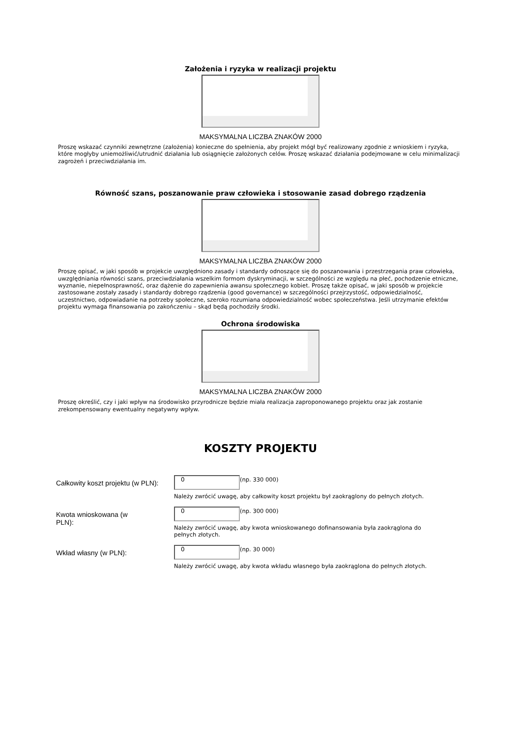Założenia i ryzyka w realizacji projektu
MAKSYMALNA LICZBA ZNAKÓW 2000
Proszę wskazać czynniki zewnętrzne (założenia) konieczne do spełnienia, aby projekt mógł być realizowany zgodnie z wnioskiem i ryzyka, które mogłyby uniemożliwić/utrudnić działania lub osiągnięcie założonych celów. Proszę wskazać działania podejmowane w celu minimalizacji zagrożeń i przeciwdziałania im.
Równość szans, poszanowanie praw człowieka i stosowanie zasad dobrego rządzenia
MAKSYMALNA LICZBA ZNAKÓW 2000
Proszę opisać, w jaki sposób w projekcie uwzględniono zasady i standardy odnoszące się do poszanowania i przestrzegania praw człowieka, uwzględniania równości szans, przeciwdziałania wszelkim formom dyskryminacji, w szczególności ze względu na płeć, pochodzenie etniczne, wyznanie, niepełnosprawność, oraz dążenie do zapewnienia awansu społecznego kobiet. Proszę także opisać, w jaki sposób w projekcie zastosowane zostały zasady i standardy dobrego rządzenia (good governance) w szczególności przejrzystość, odpowiedzialność, uczestnictwo, odpowiadanie na potrzeby społeczne, szeroko rozumiana odpowiedzialność wobec społeczeństwa. Jeśli utrzymanie efektów projektu wymaga finansowania po zakończeniu – skąd będą pochodziły środki.
Ochrona środowiska
MAKSYMALNA LICZBA ZNAKÓW 2000
Proszę określić, czy i jaki wpływ na środowisko przyrodnicze będzie miała realizacja zaproponowanego projektu oraz jak zostanie zrekompensowany ewentualny negatywny wpływ.
KOSZTY PROJEKTU
Całkowity koszt projektu (w PLN):
0 (np. 330 000)
Należy zwrócić uwagę, aby całkowity koszt projektu był zaokrąglony do pełnych złotych.
Kwota wnioskowana (w PLN):
0 (np. 300 000)
Należy zwrócić uwagę, aby kwota wnioskowanego dofinansowania była zaokrąglona do
pełnych złotych.
Wkład własny (w PLN):
0 (np. 30 000)
Należy zwrócić uwagę, aby kwota wkładu własnego była zaokrąglona do pełnych złotych.